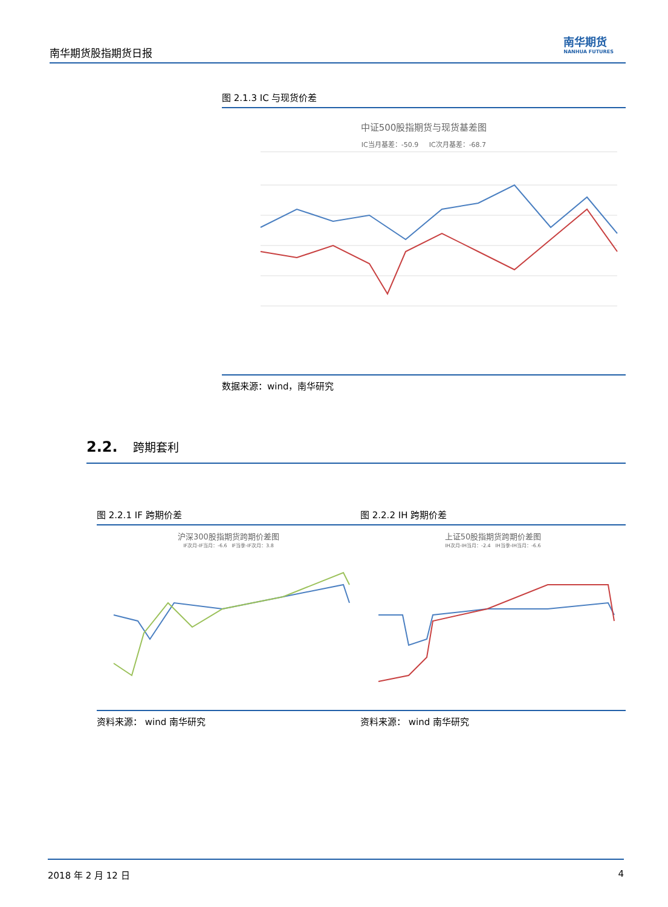南华期货股指期货日报
南华期货
NANHUA FUTURES
图 2.1.3 IC 与现货价差
中证500股指期货与现货基差图
IC当月基差：-50.9 IC次月基差：-68.7
数据来源：wind，南华研究
2.2. 跨期套利
图 2.2.1 IF 跨期价差
沪深300股指期货跨期价差图
IF次月-IF当月：-6.6 IF当季-IF次月：3.8
资料来源： wind 南华研究
图 2.2.2 IH 跨期价差
上证50股指期货跨期价差图
IH次月-IH当月：-2.4 IH当季-IH当月：-6.6
资料来源： wind 南华研究
2018 年 2 月 12 日 4